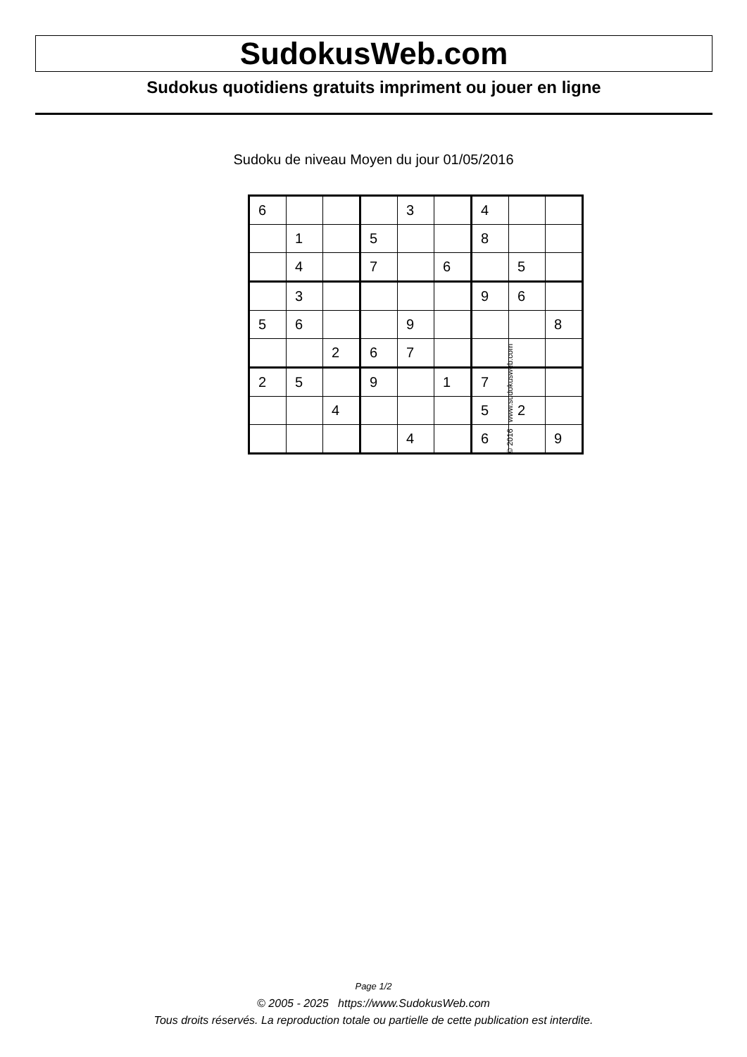SudokusWeb.com
Sudokus quotidiens gratuits impriment ou jouer en ligne
Sudoku de niveau Moyen du jour 01/05/2016
| 6 | | | | 3 | | 4 | | |
| | 1 | | 5 | | | 8 | | |
| | 4 | | 7 | | 6 | | 5 | |
| | 3 | | | | | 9 | 6 | |
| 5 | 6 | | | 9 | | | | 8 |
| | | 2 | 6 | 7 | | | | |
| 2 | 5 | | 9 | | 1 | 7 | | |
| | | 4 | | | | 5 | 2 | |
| | | | | 4 | | 6 | | 9 |
© 2016 www.sudokusweb.com
Page 1/2
© 2005 - 2025 https://www.SudokusWeb.com
Tous droits réservés. La reproduction totale ou partielle de cette publication est interdite.